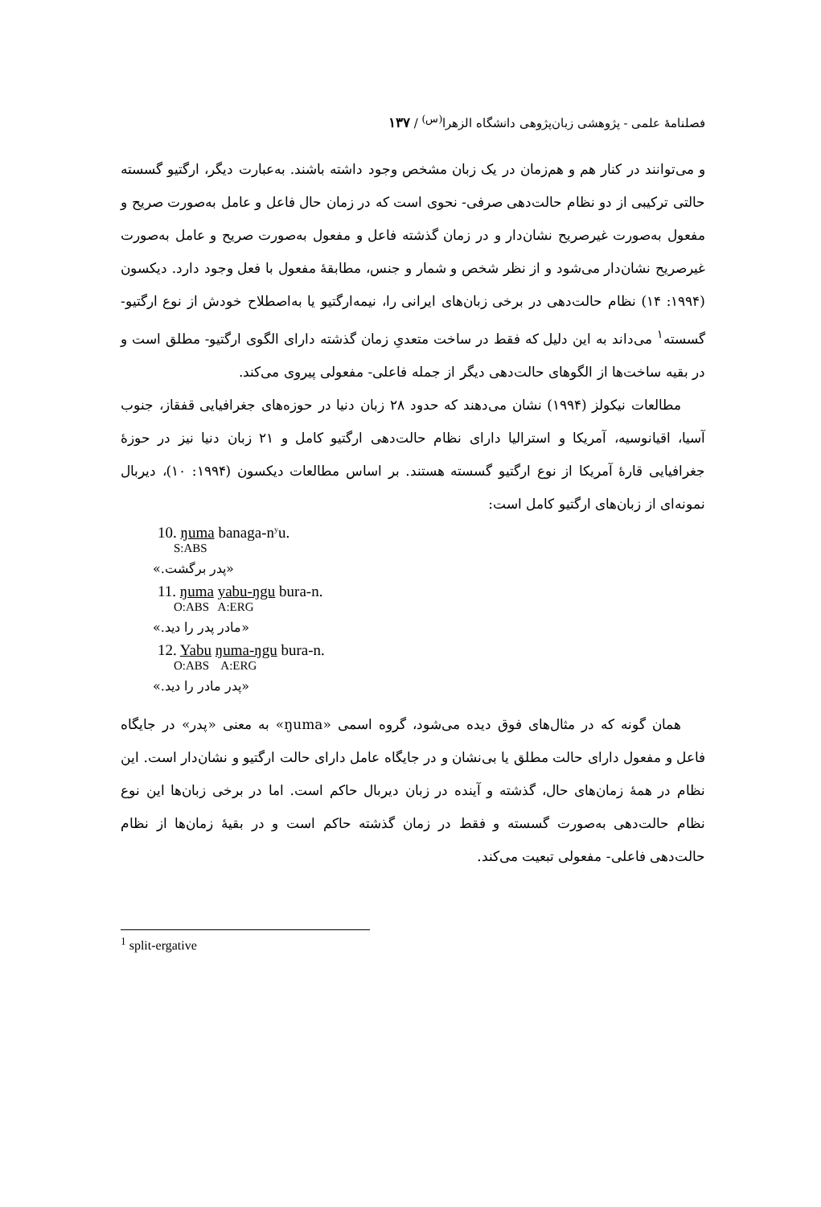فصلنامهٔ علمی - پژوهشی زبان‌پژوهی دانشگاه الزهرا<sup>(س)</sup> / ۱۳۷
و می‌توانند در کنار هم و هم‌زمان در یک زبان مشخص وجود داشته باشند. به‌عبارت دیگر، ارگتیو گسسته حالتی ترکیبی از دو نظام حالت‌دهی صرفی- نحوی است که در زمان حال فاعل و عامل به‌صورت صریح و مفعول به‌صورت غیرصریح نشان‌دار و در زمان گذشته فاعل و مفعول به‌صورت صریح و عامل به‌صورت غیرصریح نشان‌دار می‌شود و از نظر شخص و شمار و جنس، مطابقهٔ مفعول با فعل وجود دارد. دیکسون (۱۹۹۴: ۱۴) نظام حالت‌دهی در برخی زبان‌های ایرانی را، نیمه‌ارگتیو یا به‌اصطلاح خودش از نوع ارگتیو- گسسته<sup>۱</sup> می‌داند به این دلیل که فقط در ساخت متعدیِ زمان گذشته دارای الگوی ارگتیو- مطلق است و در بقیه ساخت‌ها از الگوهای حالت‌دهی دیگر از جمله فاعلی- مفعولی پیروی می‌کند.
مطالعات نیکولز (۱۹۹۴) نشان می‌دهند که حدود ۲۸ زبان دنیا در حوزه‌های جغرافیایی قفقاز، جنوب آسیا، اقیانوسیه، آمریکا و استرالیا دارای نظام حالت‌دهی ارگتیو کامل و ۲۱ زبان دنیا نیز در حوزهٔ جغرافیایی قارهٔ آمریکا از نوع ارگتیو گسسته هستند. بر اساس مطالعات دیکسون (۱۹۹۴: ۱۰)، دیربال نمونه‌ای از زبان‌های ارگتیو کامل است:
10. ŋuma banaga-n<sup>y</sup>u.
S:ABS
«پدر برگشت.»
11. ŋuma yabu-ŋgu bura-n.
O:ABS A:ERG
«مادر پدر را دید.»
12. Yabu ŋuma-ŋgu bura-n.
O:ABS A:ERG
«پدر مادر را دید.»
همان گونه که در مثال‌های فوق دیده می‌شود، گروه اسمی «ŋuma» به معنی «پدر» در جایگاه فاعل و مفعول دارای حالت مطلق یا بی‌نشان و در جایگاه عامل دارای حالت ارگتیو و نشان‌دار است. این نظام در همهٔ زمان‌های حال، گذشته و آینده در زبان دیربال حاکم است. اما در برخی زبان‌ها این نوع نظام حالت‌دهی به‌صورت گسسته و فقط در زمان گذشته حاکم است و در بقیهٔ زمان‌ها از نظام حالت‌دهی فاعلی- مفعولی تبعیت می‌کند.
<sup>1</sup> split-ergative